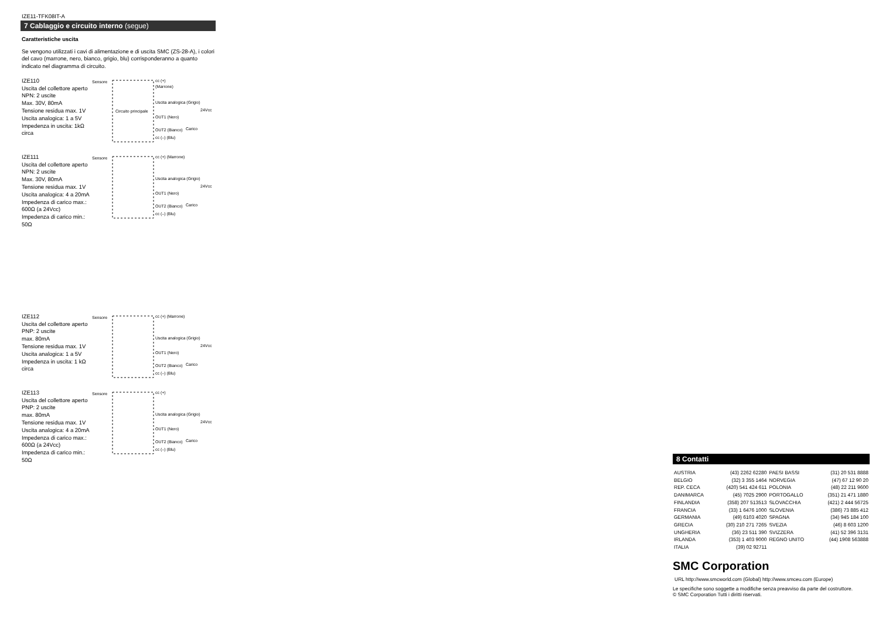IZE11-TFK08IT-A
7 Cablaggio e circuito interno (segue)
Caratteristiche uscita
Se vengono utilizzati i cavi di alimentazione e di uscita SMC (ZS-28-A), i colori del cavo (marrone, nero, bianco, grigio, blu) corrisponderanno a quanto indicato nel diagramma di circuito.
IZE110
Uscita del collettore aperto NPN: 2 uscite
Max. 30V, 80mA
Tensione residua max. 1V
Uscita analogica: 1 a 5V
Impedenza in uscita: 1kΩ circa
Sensore
cc (+)
(Marrone)
Uscita analogica (Grigio)
OUT1 (Nero)
OUT2 (Bianco)
cc (–) (Blu)
24Vcc
Circuito principale
Carico
IZE111
Uscita del collettore aperto NPN: 2 uscite
Max. 30V, 80mA
Tensione residua max. 1V
Uscita analogica: 4 a 20mA
Impedenza di carico max.: 600Ω (a 24Vcc)
Impedenza di carico min.: 50Ω
Sensore
cc (+) (Marrone)
Uscita analogica (Grigio)
OUT1 (Nero)
OUT2 (Bianco)
cc (–) (Blu)
24Vcc
Carico
IZE112
Uscita del collettore aperto PNP: 2 uscite
max. 80mA
Tensione residua max. 1V
Uscita analogica: 1 a 5V
Impedenza in uscita: 1 kΩ circa
Sensore
cc (+) (Marrone)
Uscita analogica (Grigio)
OUT1 (Nero)
OUT2 (Bianco)
cc (–) (Blu)
24Vcc
Carico
IZE113
Uscita del collettore aperto PNP: 2 uscite
max. 80mA
Tensione residua max. 1V
Uscita analogica: 4 a 20mA
Impedenza di carico max.: 600Ω (a 24Vcc)
Impedenza di carico min.: 50Ω
Sensore
cc (+)
Uscita analogica (Grigio)
OUT1 (Nero)
OUT2 (Bianco)
cc (–) (Blu)
24Vcc
Carico
8 Contatti
| AUSTRIA | (43) 2262 62280 | PAESI BASSI | (31) 20 531 8888 |
| BELGIO | (32) 3 355 1464 | NORVEGIA | (47) 67 12 90 20 |
| REP. CECA | (420) 541 424 611 | POLONIA | (48) 22 211 9600 |
| DANIMARCA | (45) 7025 2900 | PORTOGALLO | (351) 21 471 1880 |
| FINLANDIA | (358) 207 513513 | SLOVACCHIA | (421) 2 444 56725 |
| FRANCIA | (33) 1 6476 1000 | SLOVENIA | (386) 73 885 412 |
| GERMANIA | (49) 6103 4020 | SPAGNA | (34) 945 184 100 |
| GRECIA | (30) 210 271 7265 | SVEZIA | (46) 8 603 1200 |
| UNGHERIA | (36) 23 511 390 | SVIZZERA | (41) 52 396 3131 |
| IRLANDA | (353) 1 403 9000 | REGNO UNITO | (44) 1908 563888 |
| ITALIA | (39) 02 92711 | | |
SMC Corporation
URL http://www.smcworld.com (Global) http://www.smceu.com (Europe)
Le specifiche sono soggette a modifiche senza preavviso da parte del costruttore.
© SMC Corporation Tutti i diritti riservati.